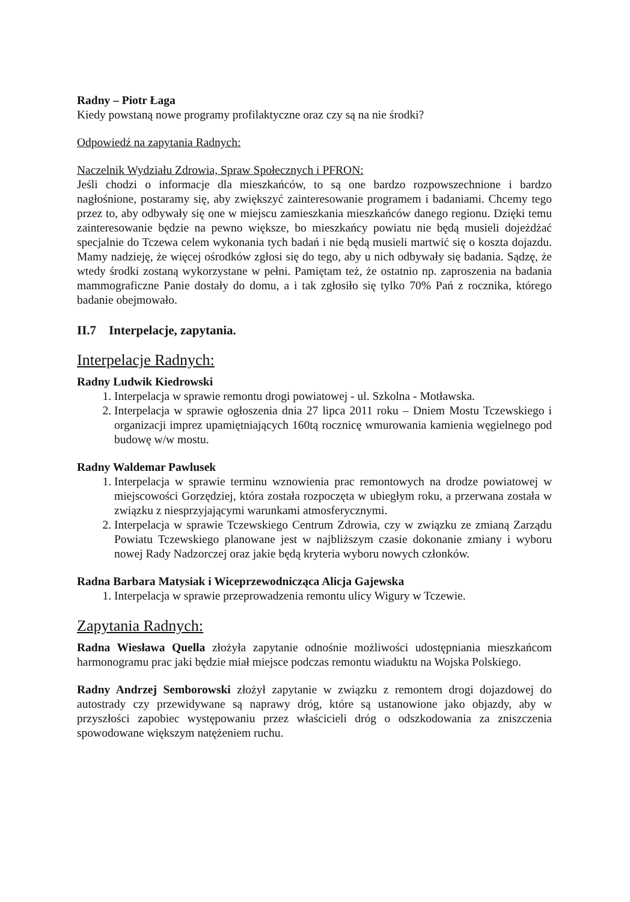Radny – Piotr Łaga
Kiedy powstaną nowe programy profilaktyczne oraz czy są na nie środki?
Odpowiedź na zapytania Radnych:
Naczelnik Wydziału Zdrowia, Spraw Społecznych i PFRON:
Jeśli chodzi o informacje dla mieszkańców, to są one bardzo rozpowszechnione i bardzo nagłośnione, postaramy się, aby zwiększyć zainteresowanie programem i badaniami. Chcemy tego przez to, aby odbywały się one w miejscu zamieszkania mieszkańców danego regionu. Dzięki temu zainteresowanie będzie na pewno większe, bo mieszkańcy powiatu nie będą musieli dojeżdżać specjalnie do Tczewa celem wykonania tych badań i nie będą musieli martwić się o koszta dojazdu. Mamy nadzieję, że więcej ośrodków zgłosi się do tego, aby u nich odbywały się badania. Sądzę, że wtedy środki zostaną wykorzystane w pełni. Pamiętam też, że ostatnio np. zaproszenia na badania mammograficzne Panie dostały do domu, a i tak zgłosiło się tylko 70% Pań z rocznika, którego badanie obejmowało.
II.7 Interpelacje, zapytania.
Interpelacje Radnych:
Radny Ludwik Kiedrowski
1. Interpelacja w sprawie remontu drogi powiatowej - ul. Szkolna - Motławska.
2. Interpelacja w sprawie ogłoszenia dnia 27 lipca 2011 roku – Dniem Mostu Tczewskiego i organizacji imprez upamiętniających 160tą rocznicę wmurowania kamienia węgielnego pod budowę w/w mostu.
Radny Waldemar Pawlusek
1. Interpelacja w sprawie terminu wznowienia prac remontowych na drodze powiatowej w miejscowości Gorzędziej, która została rozpoczęta w ubiegłym roku, a przerwana została w związku z niesprzyjającymi warunkami atmosferycznymi.
2. Interpelacja w sprawie Tczewskiego Centrum Zdrowia, czy w związku ze zmianą Zarządu Powiatu Tczewskiego planowane jest w najbliższym czasie dokonanie zmiany i wyboru nowej Rady Nadzorczej oraz jakie będą kryteria wyboru nowych członków.
Radna Barbara Matysiak i Wiceprzewodnicząca Alicja Gajewska
1. Interpelacja w sprawie przeprowadzenia remontu ulicy Wigury w Tczewie.
Zapytania Radnych:
Radna Wiesława Quella złożyła zapytanie odnośnie możliwości udostępniania mieszkańcom harmonogramu prac jaki będzie miał miejsce podczas remontu wiaduktu na Wojska Polskiego.
Radny Andrzej Semborowski złożył zapytanie w związku z remontem drogi dojazdowej do autostrady czy przewidywane są naprawy dróg, które są ustanowione jako objazdy, aby w przyszłości zapobiec występowaniu przez właścicieli dróg o odszkodowania za zniszczenia spowodowane większym natężeniem ruchu.